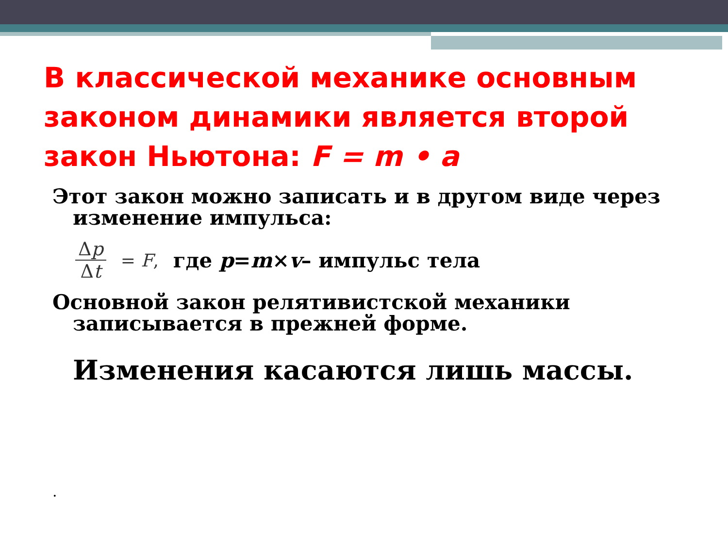В классической механике основным законом динамики является второй закон Ньютона: F = m • a
Этот закон можно записать и в другом виде через изменение импульса:
Δp Δt = F, где p = m × v – импульс тела
Основной закон релятивистской механики записывается в прежней форме.
Изменения касаются лишь массы.
.